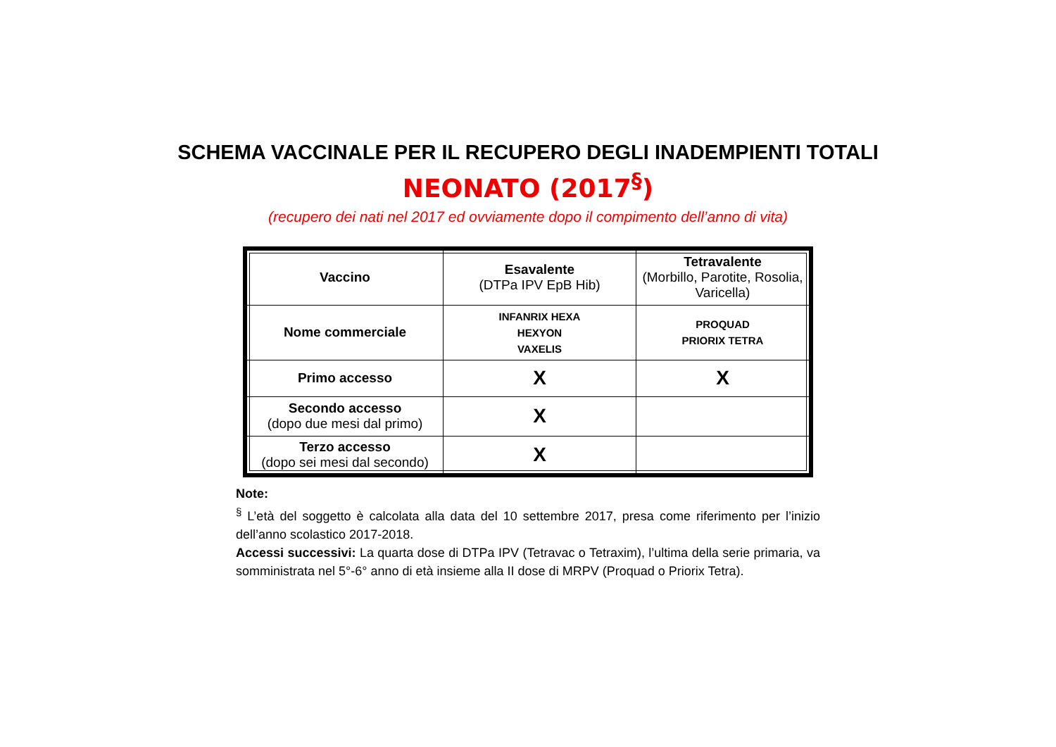SCHEMA VACCINALE PER IL RECUPERO DEGLI INADEMPIENTI TOTALI
NEONATO (2017<sup>§</sup>)
(recupero dei nati nel 2017 ed ovviamente dopo il compimento dell’anno di vita)
| Vaccino | Esavalente (DTPa IPV EpB Hib) | Tetravalente (Morbillo, Parotite, Rosolia, Varicella) |
| Nome commerciale | INFANRIX HEXA HEXYON VAXELIS | PROQUAD PRIORIX TETRA |
| Primo accesso | X | X |
| Secondo accesso (dopo due mesi dal primo) | X | |
| Terzo accesso (dopo sei mesi dal secondo) | X | |
Note:
<sup>§</sup> L’età del soggetto è calcolata alla data del 10 settembre 2017, presa come riferimento per l’inizio dell’anno scolastico 2017-2018.
Accessi successivi: La quarta dose di DTPa IPV (Tetravac o Tetraxim), l’ultima della serie primaria, va somministrata nel 5°-6° anno di età insieme alla II dose di MRPV (Proquad o Priorix Tetra).